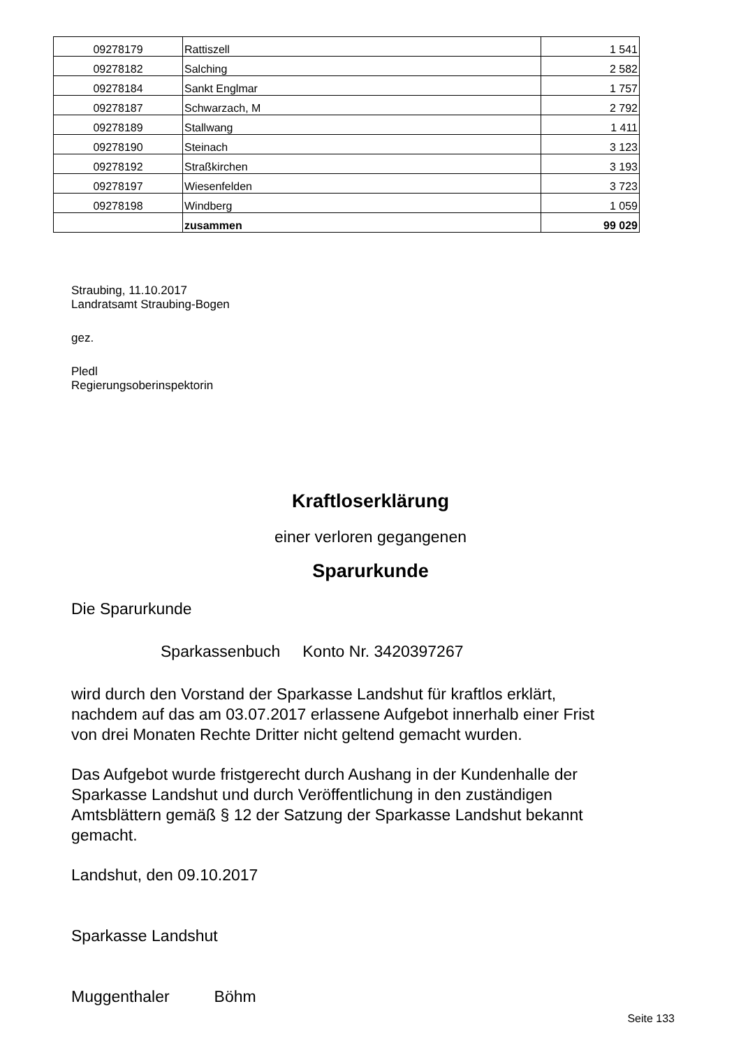| 09278179 | Rattiszell | 1 541 |
| 09278182 | Salching | 2 582 |
| 09278184 | Sankt Englmar | 1 757 |
| 09278187 | Schwarzach, M | 2 792 |
| 09278189 | Stallwang | 1 411 |
| 09278190 | Steinach | 3 123 |
| 09278192 | Straßkirchen | 3 193 |
| 09278197 | Wiesenfelden | 3 723 |
| 09278198 | Windberg | 1 059 |
| | zusammen | 99 029 |
Straubing, 11.10.2017
Landratsamt Straubing-Bogen
gez.
Pledl
Regierungsoberinspektorin
Kraftloserklärung
einer verloren gegangenen
Sparurkunde
Die Sparurkunde
Sparkassenbuch Konto Nr. 3420397267
wird durch den Vorstand der Sparkasse Landshut für kraftlos erklärt,
nachdem auf das am 03.07.2017 erlassene Aufgebot innerhalb einer Frist
von drei Monaten Rechte Dritter nicht geltend gemacht wurden.
Das Aufgebot wurde fristgerecht durch Aushang in der Kundenhalle der
Sparkasse Landshut und durch Veröffentlichung in den zuständigen
Amtsblättern gemäß § 12 der Satzung der Sparkasse Landshut bekannt
gemacht.
Landshut, den 09.10.2017
Sparkasse Landshut
Muggenthaler Böhm
Seite 133